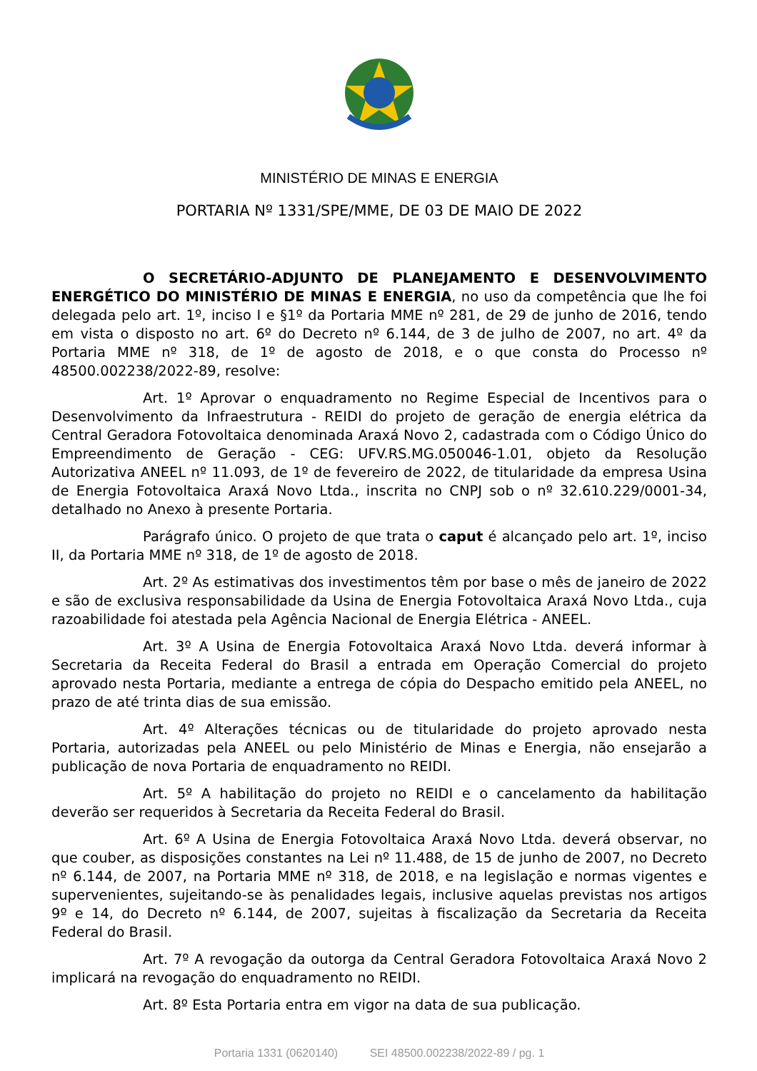MINISTÉRIO DE MINAS E ENERGIA
PORTARIA Nº 1331/SPE/MME, DE 03 DE MAIO DE 2022
O SECRETÁRIO-ADJUNTO DE PLANEJAMENTO E DESENVOLVIMENTO ENERGÉTICO DO MINISTÉRIO DE MINAS E ENERGIA, no uso da competência que lhe foi delegada pelo art. 1º, inciso I e §1º da Portaria MME nº 281, de 29 de junho de 2016, tendo em vista o disposto no art. 6º do Decreto nº 6.144, de 3 de julho de 2007, no art. 4º da Portaria MME nº 318, de 1º de agosto de 2018, e o que consta do Processo nº 48500.002238/2022-89, resolve:
Art. 1º Aprovar o enquadramento no Regime Especial de Incentivos para o Desenvolvimento da Infraestrutura - REIDI do projeto de geração de energia elétrica da Central Geradora Fotovoltaica denominada Araxá Novo 2, cadastrada com o Código Único do Empreendimento de Geração - CEG: UFV.RS.MG.050046-1.01, objeto da Resolução Autorizativa ANEEL nº 11.093, de 1º de fevereiro de 2022, de titularidade da empresa Usina de Energia Fotovoltaica Araxá Novo Ltda., inscrita no CNPJ sob o nº 32.610.229/0001-34, detalhado no Anexo à presente Portaria.
Parágrafo único. O projeto de que trata o caput é alcançado pelo art. 1º, inciso II, da Portaria MME nº 318, de 1º de agosto de 2018.
Art. 2º As estimativas dos investimentos têm por base o mês de janeiro de 2022 e são de exclusiva responsabilidade da Usina de Energia Fotovoltaica Araxá Novo Ltda., cuja razoabilidade foi atestada pela Agência Nacional de Energia Elétrica - ANEEL.
Art. 3º A Usina de Energia Fotovoltaica Araxá Novo Ltda. deverá informar à Secretaria da Receita Federal do Brasil a entrada em Operação Comercial do projeto aprovado nesta Portaria, mediante a entrega de cópia do Despacho emitido pela ANEEL, no prazo de até trinta dias de sua emissão.
Art. 4º Alterações técnicas ou de titularidade do projeto aprovado nesta Portaria, autorizadas pela ANEEL ou pelo Ministério de Minas e Energia, não ensejarão a publicação de nova Portaria de enquadramento no REIDI.
Art. 5º A habilitação do projeto no REIDI e o cancelamento da habilitação deverão ser requeridos à Secretaria da Receita Federal do Brasil.
Art. 6º A Usina de Energia Fotovoltaica Araxá Novo Ltda. deverá observar, no que couber, as disposições constantes na Lei nº 11.488, de 15 de junho de 2007, no Decreto nº 6.144, de 2007, na Portaria MME nº 318, de 2018, e na legislação e normas vigentes e supervenientes, sujeitando-se às penalidades legais, inclusive aquelas previstas nos artigos 9º e 14, do Decreto nº 6.144, de 2007, sujeitas à fiscalização da Secretaria da Receita Federal do Brasil.
Art. 7º A revogação da outorga da Central Geradora Fotovoltaica Araxá Novo 2 implicará na revogação do enquadramento no REIDI.
Art. 8º Esta Portaria entra em vigor na data de sua publicação.
Portaria 1331 (0620140) SEI 48500.002238/2022-89 / pg. 1